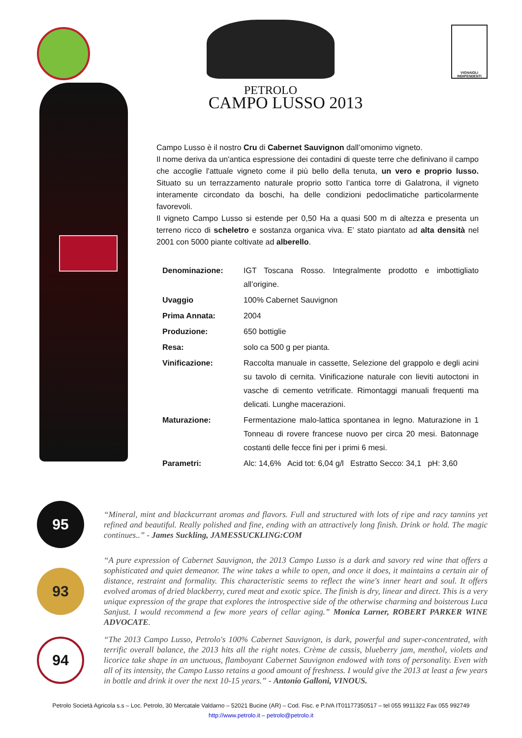PETROLO
VIGNAIOLI INDIPENDENTI
CAMPO LUSSO 2013
Campo Lusso è il nostro Cru di Cabernet Sauvignon dall’omonimo vigneto.
Il nome deriva da un'antica espressione dei contadini di queste terre che definivano il campo che accoglie l'attuale vigneto come il più bello della tenuta, un vero e proprio lusso. Situato su un terrazzamento naturale proprio sotto l’antica torre di Galatrona, il vigneto interamente circondato da boschi, ha delle condizioni pedoclimatiche particolarmente favorevoli.
Il vigneto Campo Lusso si estende per 0,50 Ha a quasi 500 m di altezza e presenta un terreno ricco di scheletro e sostanza organica viva. E’ stato piantato ad alta densità nel 2001 con 5000 piante coltivate ad alberello.
| Denominazione: | IGT Toscana Rosso. Integralmente prodotto e imbottigliato all’origine. |
| Uvaggio | 100% Cabernet Sauvignon |
| Prima Annata: | 2004 |
| Produzione: | 650 bottiglie |
| Resa: | solo ca 500 g per pianta. |
| Vinificazione: | Raccolta manuale in cassette, Selezione del grappolo e degli acini su tavolo di cernita. Vinificazione naturale con lieviti autoctoni in vasche di cemento vetrificate. Rimontaggi manuali frequenti ma delicati. Lunghe macerazioni. |
| Maturazione: | Fermentazione malo-lattica spontanea in legno. Maturazione in 1 Tonneau di rovere francese nuovo per circa 20 mesi. Batonnage costanti delle fecce fini per i primi 6 mesi. |
| Parametri: | Alc: 14,6% Acid tot: 6,04 g/l Estratto Secco: 34,1 pH: 3,60 |
95
“Mineral, mint and blackcurrant aromas and flavors. Full and structured with lots of ripe and racy tannins yet refined and beautiful. Really polished and fine, ending with an attractively long finish. Drink or hold. The magic continues..” - James Suckling, JAMESSUCKLING:COM
93
“A pure expression of Cabernet Sauvignon, the 2013 Campo Lusso is a dark and savory red wine that offers a sophisticated and quiet demeanor. The wine takes a while to open, and once it does, it maintains a certain air of distance, restraint and formality. This characteristic seems to reflect the wine's inner heart and soul. It offers evolved aromas of dried blackberry, cured meat and exotic spice. The finish is dry, linear and direct. This is a very unique expression of the grape that explores the introspective side of the otherwise charming and boisterous Luca Sanjust. I would recommend a few more years of cellar aging.” Monica Larner, ROBERT PARKER WINE ADVOCATE.
94
“The 2013 Campo Lusso, Petrolo's 100% Cabernet Sauvignon, is dark, powerful and super-concentrated, with terrific overall balance, the 2013 hits all the right notes. Crème de cassis, blueberry jam, menthol, violets and licorice take shape in an unctuous, flamboyant Cabernet Sauvignon endowed with tons of personality. Even with all of its intensity, the Campo Lusso retains a good amount of freshness. I would give the 2013 at least a few years in bottle and drink it over the next 10-15 years.” - Antonio Galloni, VINOUS.
Petrolo Società Agricola s.s – Loc. Petrolo, 30 Mercatale Valdarno – 52021 Bucine (AR) – Cod. Fisc. e P.IVA IT01177350517 – tel 055 9911322 Fax 055 992749
http://www.petrolo.it – petrolo@petrolo.it